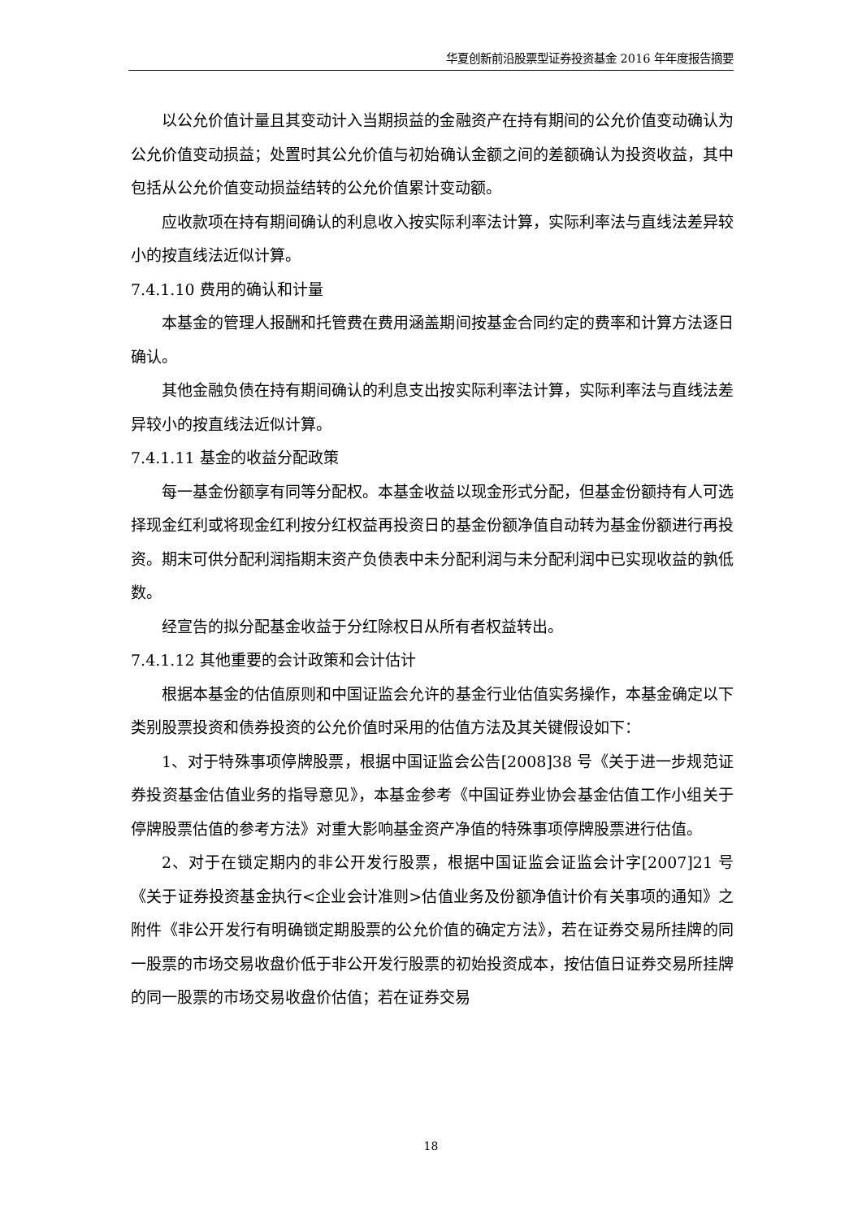华夏创新前沿股票型证券投资基金 2016 年年度报告摘要
以公允价值计量且其变动计入当期损益的金融资产在持有期间的公允价值变动确认为公允价值变动损益；处置时其公允价值与初始确认金额之间的差额确认为投资收益，其中包括从公允价值变动损益结转的公允价值累计变动额。
应收款项在持有期间确认的利息收入按实际利率法计算，实际利率法与直线法差异较小的按直线法近似计算。
7.4.1.10 费用的确认和计量
本基金的管理人报酬和托管费在费用涵盖期间按基金合同约定的费率和计算方法逐日确认。
其他金融负债在持有期间确认的利息支出按实际利率法计算，实际利率法与直线法差异较小的按直线法近似计算。
7.4.1.11 基金的收益分配政策
每一基金份额享有同等分配权。本基金收益以现金形式分配，但基金份额持有人可选择现金红利或将现金红利按分红权益再投资日的基金份额净值自动转为基金份额进行再投资。期末可供分配利润指期末资产负债表中未分配利润与未分配利润中已实现收益的孰低数。
经宣告的拟分配基金收益于分红除权日从所有者权益转出。
7.4.1.12 其他重要的会计政策和会计估计
根据本基金的估值原则和中国证监会允许的基金行业估值实务操作，本基金确定以下类别股票投资和债券投资的公允价值时采用的估值方法及其关键假设如下：
1、对于特殊事项停牌股票，根据中国证监会公告[2008]38 号《关于进一步规范证券投资基金估值业务的指导意见》，本基金参考《中国证券业协会基金估值工作小组关于停牌股票估值的参考方法》对重大影响基金资产净值的特殊事项停牌股票进行估值。
2、对于在锁定期内的非公开发行股票，根据中国证监会证监会计字[2007]21 号《关于证券投资基金执行<企业会计准则>估值业务及份额净值计价有关事项的通知》之附件《非公开发行有明确锁定期股票的公允价值的确定方法》，若在证券交易所挂牌的同一股票的市场交易收盘价低于非公开发行股票的初始投资成本，按估值日证券交易所挂牌的同一股票的市场交易收盘价估值；若在证券交易
18